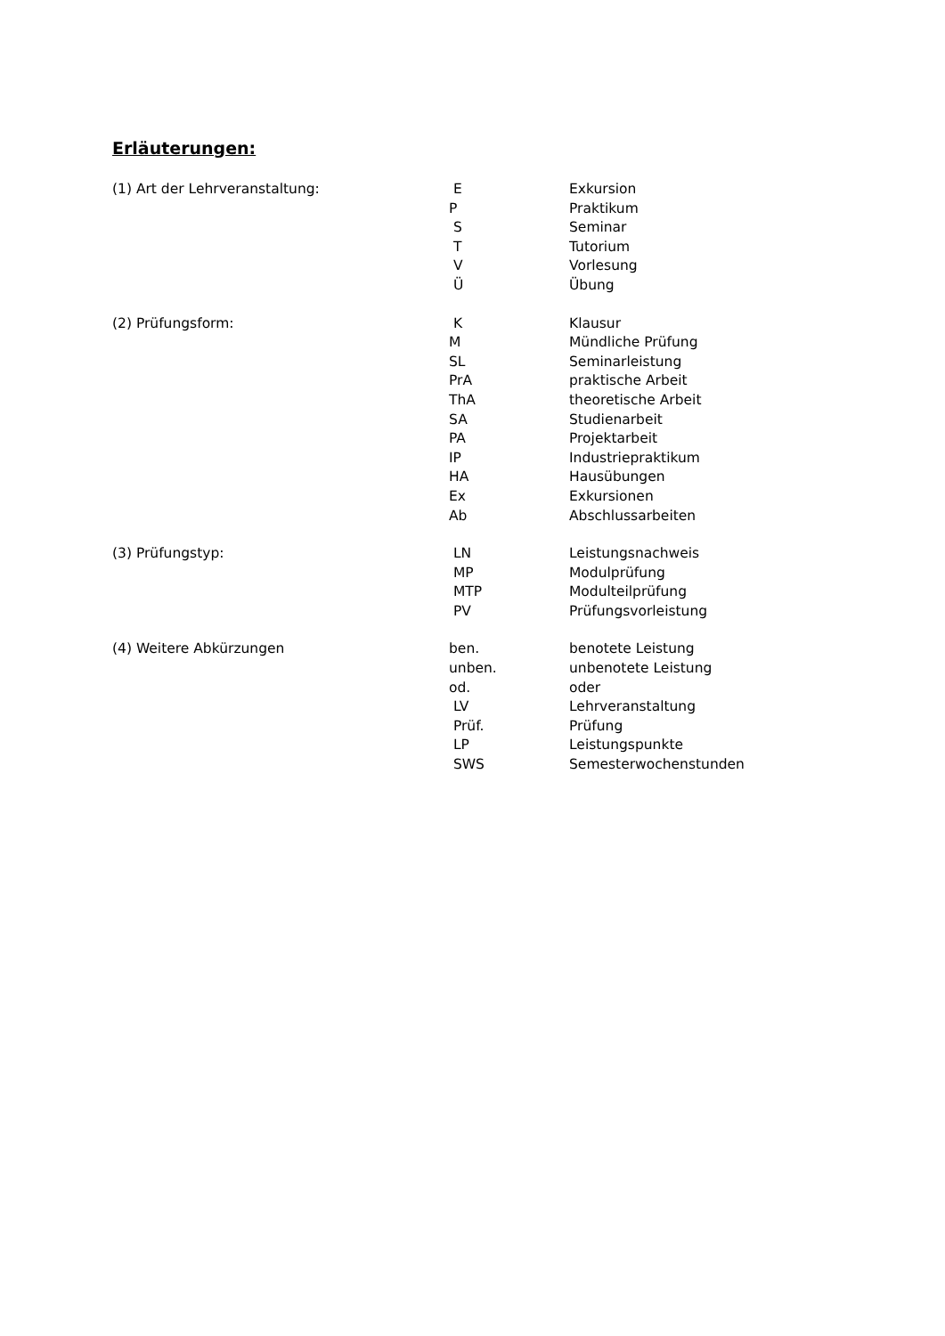Erläuterungen:
(1) Art der Lehrveranstaltung:
| E | Exkursion |
| P | Praktikum |
| S | Seminar |
| T | Tutorium |
| V | Vorlesung |
| Ü | Übung |
(2) Prüfungsform:
| K | Klausur |
| M | Mündliche Prüfung |
| SL | Seminarleistung |
| PrA | praktische Arbeit |
| ThA | theoretische Arbeit |
| SA | Studienarbeit |
| PA | Projektarbeit |
| IP | Industriepraktikum |
| HA | Hausübungen |
| Ex | Exkursionen |
| Ab | Abschlussarbeiten |
(3) Prüfungstyp:
| LN | Leistungsnachweis |
| MP | Modulprüfung |
| MTP | Modulteilprüfung |
| PV | Prüfungsvorleistung |
(4) Weitere Abkürzungen
| ben. | benotete Leistung |
| unben. | unbenotete Leistung |
| od. | oder |
| LV | Lehrveranstaltung |
| Prüf. | Prüfung |
| LP | Leistungspunkte |
| SWS | Semesterwochenstunden |